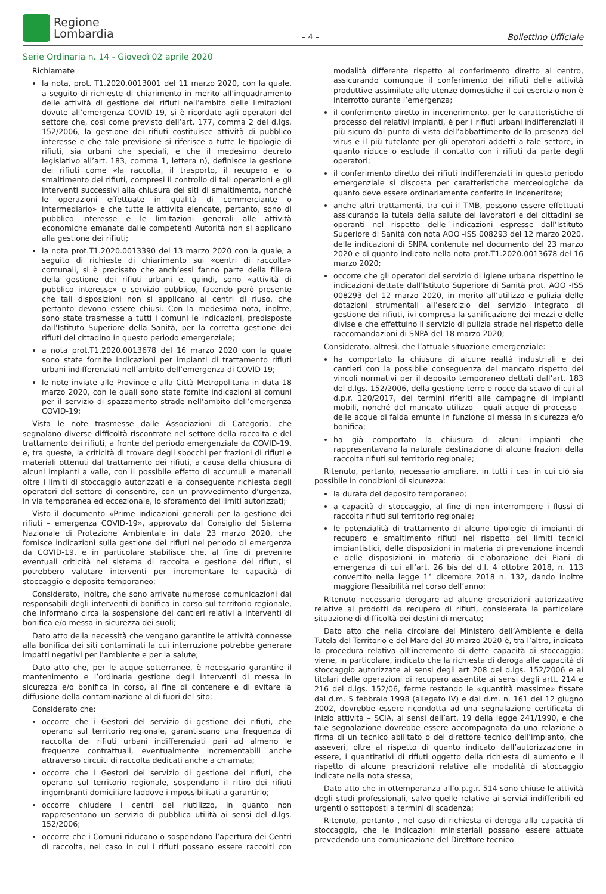Regione
Lombardia
– 4 –
Bollettino Ufficiale
Serie Ordinaria n. 14 - Giovedì 02 aprile 2020
Richiamate
la nota, prot. T1.2020.0013001 del 11 marzo 2020, con la quale, a seguito di richieste di chiarimento in merito all’inquadramento delle attività di gestione dei rifiuti nell’ambito delle limitazioni dovute all’emergenza COVID-19, si è ricordato agli operatori del settore che, così come previsto dell’art. 177, comma 2 del d.lgs. 152/2006, la gestione dei rifiuti costituisce attività di pubblico interesse e che tale previsione si riferisce a tutte le tipologie di rifiuti, sia urbani che speciali, e che il medesimo decreto legislativo all’art. 183, comma 1, lettera n), definisce la gestione dei rifiuti come «la raccolta, il trasporto, il recupero e lo smaltimento dei rifiuti, compresi il controllo di tali operazioni e gli interventi successivi alla chiusura dei siti di smaltimento, nonché le operazioni effettuate in qualità di commerciante o intermediario» e che tutte le attività elencate, pertanto, sono di pubblico interesse e le limitazioni generali alle attività economiche emanate dalle competenti Autorità non si applicano alla gestione dei rifiuti;
la nota prot.T1.2020.0013390 del 13 marzo 2020 con la quale, a seguito di richieste di chiarimento sui «centri di raccolta» comunali, si è precisato che anch’essi fanno parte della filiera della gestione dei rifiuti urbani e, quindi, sono «attività di pubblico interesse» e servizio pubblico, facendo però presente che tali disposizioni non si applicano ai centri di riuso, che pertanto devono essere chiusi. Con la medesima nota, inoltre, sono state trasmesse a tutti i comuni le indicazioni, predisposte dall’Istituto Superiore della Sanità, per la corretta gestione dei rifiuti del cittadino in questo periodo emergenziale;
a nota prot.T1.2020.0013678 del 16 marzo 2020 con la quale sono state fornite indicazioni per impianti di trattamento rifiuti urbani indifferenziati nell’ambito dell’emergenza di COVID 19;
le note inviate alle Province e alla Città Metropolitana in data 18 marzo 2020, con le quali sono state fornite indicazioni ai comuni per il servizio di spazzamento strade nell’ambito dell’emergenza COVID-19;
Vista le note trasmesse dalle Associazioni di Categoria, che segnalano diverse difficoltà riscontrate nel settore della raccolta e del trattamento dei rifiuti, a fronte del periodo emergenziale da COVID-19, e, tra queste, la criticità di trovare degli sbocchi per frazioni di rifiuti e materiali ottenuti dal trattamento dei rifiuti, a causa della chiusura di alcuni impianti a valle, con il possibile effetto di accumuli e materiali oltre i limiti di stoccaggio autorizzati e la conseguente richiesta degli operatori del settore di consentire, con un provvedimento d’urgenza, in via temporanea ed eccezionale, lo sforamento dei limiti autorizzati;
Visto il documento «Prime indicazioni generali per la gestione dei rifiuti – emergenza COVID-19», approvato dal Consiglio del Sistema Nazionale di Protezione Ambientale in data 23 marzo 2020, che fornisce indicazioni sulla gestione dei rifiuti nel periodo di emergenza da COVID-19, e in particolare stabilisce che, al fine di prevenire eventuali criticità nel sistema di raccolta e gestione dei rifiuti, si potrebbero valutare interventi per incrementare le capacità di stoccaggio e deposito temporaneo;
Considerato, inoltre, che sono arrivate numerose comunicazioni dai responsabili degli interventi di bonifica in corso sul territorio regionale, che informano circa la sospensione dei cantieri relativi a interventi di bonifica e/o messa in sicurezza dei suoli;
Dato atto della necessità che vengano garantite le attività connesse alla bonifica dei siti contaminati la cui interruzione potrebbe generare impatti negativi per l’ambiente e per la salute;
Dato atto che, per le acque sotterranee, è necessario garantire il mantenimento e l’ordinaria gestione degli interventi di messa in sicurezza e/o bonifica in corso, al fine di contenere e di evitare la diffusione della contaminazione al di fuori del sito;
Considerato che:
occorre che i Gestori del servizio di gestione dei rifiuti, che operano sul territorio regionale, garantiscano una frequenza di raccolta dei rifiuti urbani indifferenziati pari ad almeno le frequenze contrattuali, eventualmente incrementabili anche attraverso circuiti di raccolta dedicati anche a chiamata;
occorre che i Gestori del servizio di gestione dei rifiuti, che operano sul territorio regionale, sospendano il ritiro dei rifiuti ingombranti domiciliare laddove i mpossibilitati a garantirlo;
occorre chiudere i centri del riutilizzo, in quanto non rappresentano un servizio di pubblica utilità ai sensi del d.lgs. 152/2006;
occorre che i Comuni riducano o sospendano l’apertura dei Centri di raccolta, nel caso in cui i rifiuti possano essere raccolti con modalità differente rispetto al conferimento diretto al centro, assicurando comunque il conferimento dei rifiuti delle attività produttive assimilate alle utenze domestiche il cui esercizio non è interrotto durante l’emergenza;
il conferimento diretto in incenerimento, per le caratteristiche di processo dei relativi impianti, è per i rifiuti urbani indifferenziati il più sicuro dal punto di vista dell’abbattimento della presenza del virus e il più tutelante per gli operatori addetti a tale settore, in quanto riduce o esclude il contatto con i rifiuti da parte degli operatori;
il conferimento diretto dei rifiuti indifferenziati in questo periodo emergenziale si discosta per caratteristiche merceologiche da quanto deve essere ordinariamente conferito in inceneritore;
anche altri trattamenti, tra cui il TMB, possono essere effettuati assicurando la tutela della salute dei lavoratori e dei cittadini se operanti nel rispetto delle indicazioni espresse dall’Istituto Superiore di Sanità con nota AOO -ISS 008293 del 12 marzo 2020, delle indicazioni di SNPA contenute nel documento del 23 marzo 2020 e di quanto indicato nella nota prot.T1.2020.0013678 del 16 marzo 2020;
occorre che gli operatori del servizio di igiene urbana rispettino le indicazioni dettate dall’Istituto Superiore di Sanità prot. AOO -ISS 008293 del 12 marzo 2020, in merito all’utilizzo e pulizia delle dotazioni strumentali all’esercizio del servizio integrato di gestione dei rifiuti, ivi compresa la sanificazione dei mezzi e delle divise e che effettuino il servizio di pulizia strade nel rispetto delle raccomandazioni di SNPA del 18 marzo 2020;
Considerato, altresì, che l’attuale situazione emergenziale:
ha comportato la chiusura di alcune realtà industriali e dei cantieri con la possibile conseguenza del mancato rispetto dei vincoli normativi per il deposito temporaneo dettati dall’art. 183 del d.lgs. 152/2006, della gestione terre e rocce da scavo di cui al d.p.r. 120/2017, dei termini riferiti alle campagne di impianti mobili, nonché del mancato utilizzo - quali acque di processo - delle acque di falda emunte in funzione di messa in sicurezza e/o bonifica;
ha già comportato la chiusura di alcuni impianti che rappresentavano la naturale destinazione di alcune frazioni della raccolta rifiuti sul territorio regionale;
Ritenuto, pertanto, necessario ampliare, in tutti i casi in cui ciò sia possibile in condizioni di sicurezza:
la durata del deposito temporaneo;
a capacità di stoccaggio, al fine di non interrompere i flussi di raccolta rifiuti sul territorio regionale;
le potenzialità di trattamento di alcune tipologie di impianti di recupero e smaltimento rifiuti nel rispetto dei limiti tecnici impiantistici, delle disposizioni in materia di prevenzione incendi e delle disposizioni in materia di elaborazione dei Piani di emergenza di cui all’art. 26 bis del d.l. 4 ottobre 2018, n. 113 convertito nella legge 1° dicembre 2018 n. 132, dando inoltre maggiore flessibilità nel corso dell’anno;
Ritenuto necessario derogare ad alcune prescrizioni autorizzative relative ai prodotti da recupero di rifiuti, considerata la particolare situazione di difficoltà dei destini di mercato;
Dato atto che nella circolare del Ministero dell’Ambiente e della Tutela del Territorio e del Mare del 30 marzo 2020 è, tra l’altro, indicata la procedura relativa all’incremento di dette capacità di stoccaggio; viene, in particolare, indicato che la richiesta di deroga alle capacità di stoccaggio autorizzate ai sensi degli art 208 del d.lgs. 152/2006 e ai titolari delle operazioni di recupero assentite ai sensi degli artt. 214 e 216 del d.lgs. 152/06, ferme restando le «quantità massime» fissate dal d.m. 5 febbraio 1998 (allegato IV) e dal d.m. n. 161 del 12 giugno 2002, dovrebbe essere ricondotta ad una segnalazione certificata di inizio attività – SCIA, ai sensi dell’art. 19 della legge 241/1990, e che tale segnalazione dovrebbe essere accompagnata da una relazione a firma di un tecnico abilitato o del direttore tecnico dell’impianto, che asseveri, oltre al rispetto di quanto indicato dall’autorizzazione in essere, i quantitativi di rifiuti oggetto della richiesta di aumento e il rispetto di alcune prescrizioni relative alle modalità di stoccaggio indicate nella nota stessa;
Dato atto che in ottemperanza all’o.p.g.r. 514 sono chiuse le attività degli studi professionali, salvo quelle relative ai servizi indifferibili ed urgenti o sottoposti a termini di scadenza;
Ritenuto, pertanto , nel caso di richiesta di deroga alla capacità di stoccaggio, che le indicazioni ministeriali possano essere attuate prevedendo una comunicazione del Direttore tecnico